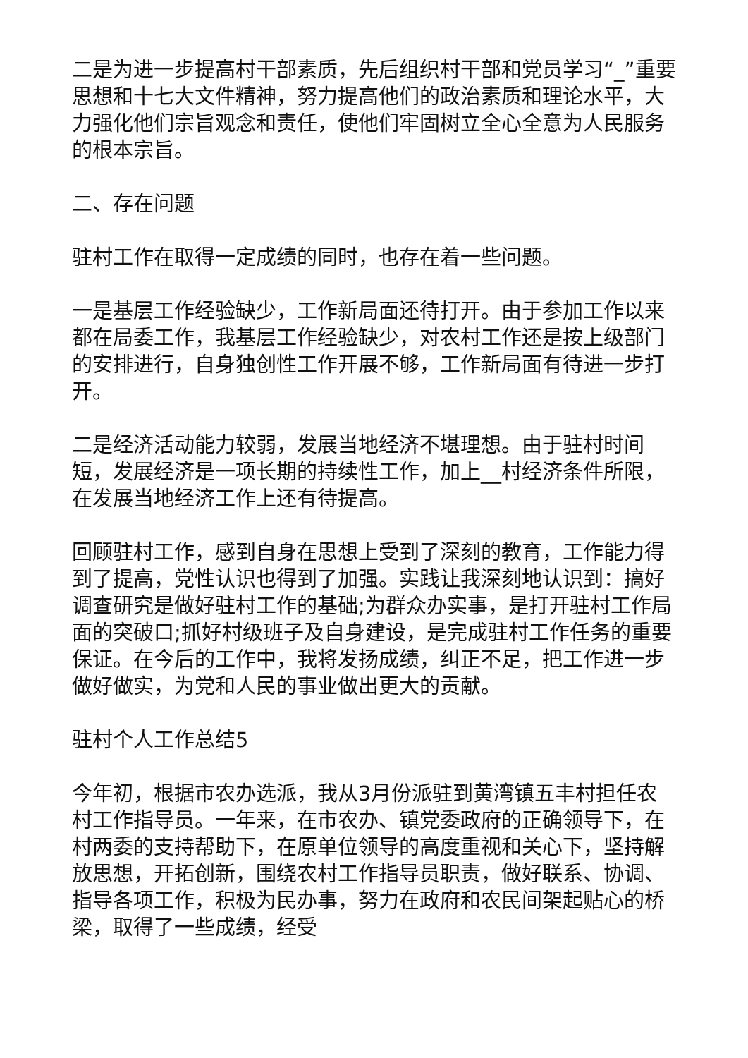二是为进一步提高村干部素质，先后组织村干部和党员学习“_”重要思想和十七大文件精神，努力提高他们的政治素质和理论水平，大力强化他们宗旨观念和责任，使他们牢固树立全心全意为人民服务的根本宗旨。
二、存在问题
驻村工作在取得一定成绩的同时，也存在着一些问题。
一是基层工作经验缺少，工作新局面还待打开。由于参加工作以来都在局委工作，我基层工作经验缺少，对农村工作还是按上级部门的安排进行，自身独创性工作开展不够，工作新局面有待进一步打开。
二是经济活动能力较弱，发展当地经济不堪理想。由于驻村时间短，发展经济是一项长期的持续性工作，加上__村经济条件所限，在发展当地经济工作上还有待提高。
回顾驻村工作，感到自身在思想上受到了深刻的教育，工作能力得到了提高，党性认识也得到了加强。实践让我深刻地认识到：搞好调查研究是做好驻村工作的基础;为群众办实事，是打开驻村工作局面的突破口;抓好村级班子及自身建设，是完成驻村工作任务的重要保证。在今后的工作中，我将发扬成绩，纠正不足，把工作进一步做好做实，为党和人民的事业做出更大的贡献。
驻村个人工作总结5
今年初，根据市农办选派，我从3月份派驻到黄湾镇五丰村担任农村工作指导员。一年来，在市农办、镇党委政府的正确领导下，在村两委的支持帮助下，在原单位领导的高度重视和关心下，坚持解放思想，开拓创新，围绕农村工作指导员职责，做好联系、协调、指导各项工作，积极为民办事，努力在政府和农民间架起贴心的桥梁，取得了一些成绩，经受